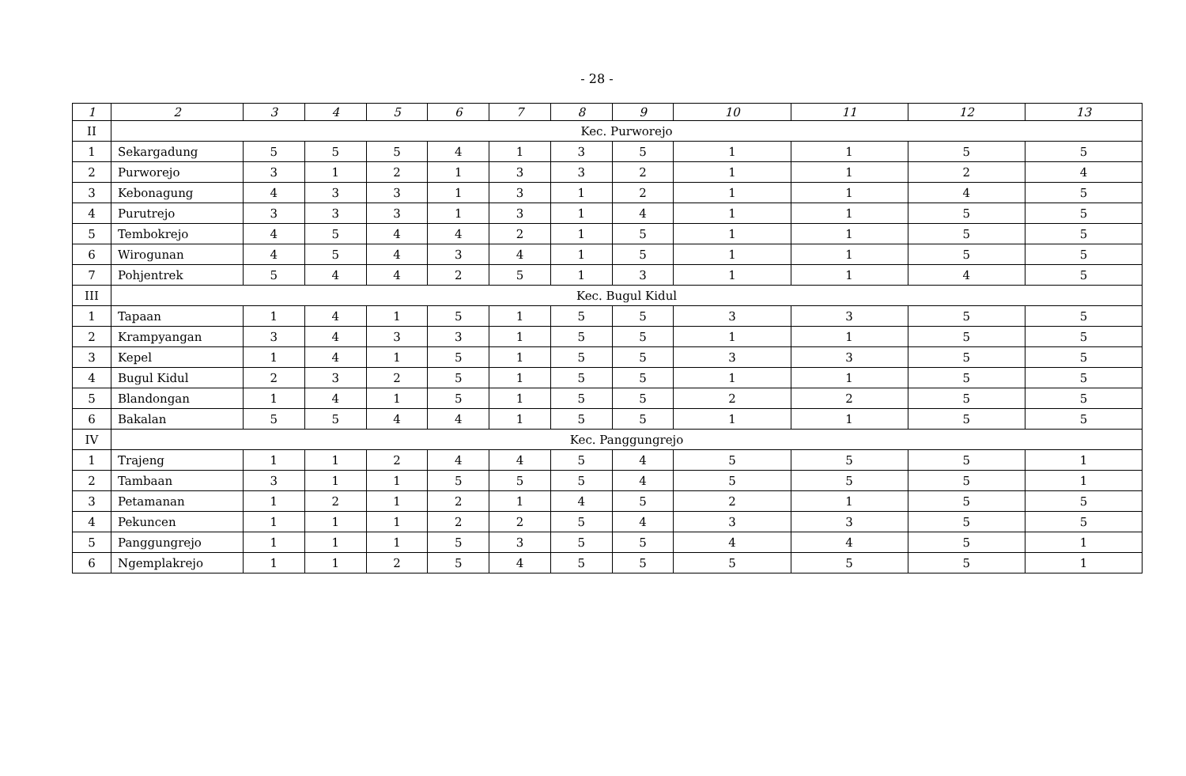- 28 -
| 1 | 2 | 3 | 4 | 5 | 6 | 7 | 8 | 9 | 10 | 11 | 12 | 13 |
| --- | --- | --- | --- | --- | --- | --- | --- | --- | --- | --- | --- | --- |
| II | Kec. Purworejo | | | | | | | | | | | |
| 1 | Sekargadung | 5 | 5 | 5 | 4 | 1 | 3 | 5 | 1 | 1 | 5 | 5 |
| 2 | Purworejo | 3 | 1 | 2 | 1 | 3 | 3 | 2 | 1 | 1 | 2 | 4 |
| 3 | Kebonagung | 4 | 3 | 3 | 1 | 3 | 1 | 2 | 1 | 1 | 4 | 5 |
| 4 | Purutrejo | 3 | 3 | 3 | 1 | 3 | 1 | 4 | 1 | 1 | 5 | 5 |
| 5 | Tembokrejo | 4 | 5 | 4 | 4 | 2 | 1 | 5 | 1 | 1 | 5 | 5 |
| 6 | Wirogunan | 4 | 5 | 4 | 3 | 4 | 1 | 5 | 1 | 1 | 5 | 5 |
| 7 | Pohjentrek | 5 | 4 | 4 | 2 | 5 | 1 | 3 | 1 | 1 | 4 | 5 |
| III | Kec. Bugul Kidul | | | | | | | | | | | |
| 1 | Tapaan | 1 | 4 | 1 | 5 | 1 | 5 | 5 | 3 | 3 | 5 | 5 |
| 2 | Krampyangan | 3 | 4 | 3 | 3 | 1 | 5 | 5 | 1 | 1 | 5 | 5 |
| 3 | Kepel | 1 | 4 | 1 | 5 | 1 | 5 | 5 | 3 | 3 | 5 | 5 |
| 4 | Bugul Kidul | 2 | 3 | 2 | 5 | 1 | 5 | 5 | 1 | 1 | 5 | 5 |
| 5 | Blandongan | 1 | 4 | 1 | 5 | 1 | 5 | 5 | 2 | 2 | 5 | 5 |
| 6 | Bakalan | 5 | 5 | 4 | 4 | 1 | 5 | 5 | 1 | 1 | 5 | 5 |
| IV | Kec. Panggungrejo | | | | | | | | | | | |
| 1 | Trajeng | 1 | 1 | 2 | 4 | 4 | 5 | 4 | 5 | 5 | 5 | 1 |
| 2 | Tambaan | 3 | 1 | 1 | 5 | 5 | 5 | 4 | 5 | 5 | 5 | 1 |
| 3 | Petamanan | 1 | 2 | 1 | 2 | 1 | 4 | 5 | 2 | 1 | 5 | 5 |
| 4 | Pekuncen | 1 | 1 | 1 | 2 | 2 | 5 | 4 | 3 | 3 | 5 | 5 |
| 5 | Panggungrejo | 1 | 1 | 1 | 5 | 3 | 5 | 5 | 4 | 4 | 5 | 1 |
| 6 | Ngemplakrejo | 1 | 1 | 2 | 5 | 4 | 5 | 5 | 5 | 5 | 5 | 1 |